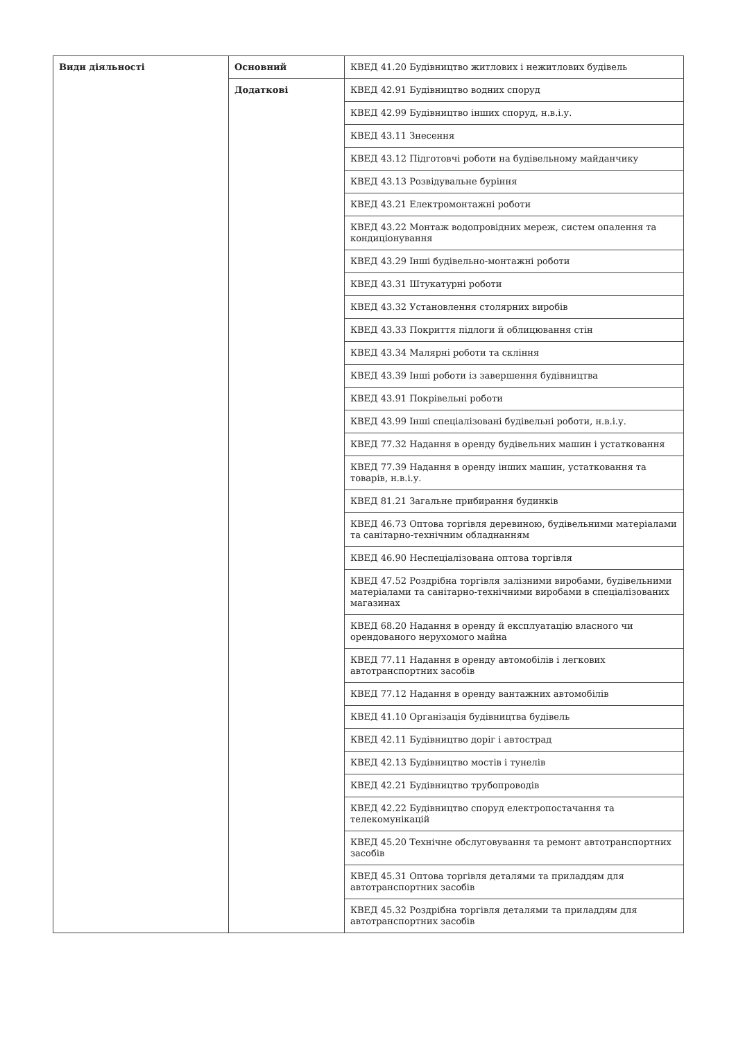| Види діяльності | Основний | КВЕД 41.20 Будівництво житлових і нежитлових будівель |
| | Додаткові | КВЕД 42.91 Будівництво водних споруд |
| | | КВЕД 42.99 Будівництво інших споруд, н.в.і.у. |
| | | КВЕД 43.11 Знесення |
| | | КВЕД 43.12 Підготовчі роботи на будівельному майданчику |
| | | КВЕД 43.13 Розвідувальне буріння |
| | | КВЕД 43.21 Електромонтажні роботи |
| | | КВЕД 43.22 Монтаж водопровідних мереж, систем опалення та кондиціонування |
| | | КВЕД 43.29 Інші будівельно-монтажні роботи |
| | | КВЕД 43.31 Штукатурні роботи |
| | | КВЕД 43.32 Установлення столярних виробів |
| | | КВЕД 43.33 Покриття підлоги й облицювання стін |
| | | КВЕД 43.34 Малярні роботи та скління |
| | | КВЕД 43.39 Інші роботи із завершення будівництва |
| | | КВЕД 43.91 Покрівельні роботи |
| | | КВЕД 43.99 Інші спеціалізовані будівельні роботи, н.в.і.у. |
| | | КВЕД 77.32 Надання в оренду будівельних машин і устатковання |
| | | КВЕД 77.39 Надання в оренду інших машин, устатковання та товарів, н.в.і.у. |
| | | КВЕД 81.21 Загальне прибирання будинків |
| | | КВЕД 46.73 Оптова торгівля деревиною, будівельними матеріалами та санітарно-технічним обладнанням |
| | | КВЕД 46.90 Неспеціалізована оптова торгівля |
| | | КВЕД 47.52 Роздрібна торгівля залізними виробами, будівельними матеріалами та санітарно-технічними виробами в спеціалізованих магазинах |
| | | КВЕД 68.20 Надання в оренду й експлуатацію власного чи орендованого нерухомого майна |
| | | КВЕД 77.11 Надання в оренду автомобілів і легкових автотранспортних засобів |
| | | КВЕД 77.12 Надання в оренду вантажних автомобілів |
| | | КВЕД 41.10 Організація будівництва будівель |
| | | КВЕД 42.11 Будівництво доріг і автострад |
| | | КВЕД 42.13 Будівництво мостів і тунелів |
| | | КВЕД 42.21 Будівництво трубопроводів |
| | | КВЕД 42.22 Будівництво споруд електропостачання та телекомунікацій |
| | | КВЕД 45.20 Технічне обслуговування та ремонт автотранспортних засобів |
| | | КВЕД 45.31 Оптова торгівля деталями та приладдям для автотранспортних засобів |
| | | КВЕД 45.32 Роздрібна торгівля деталями та приладдям для автотранспортних засобів |